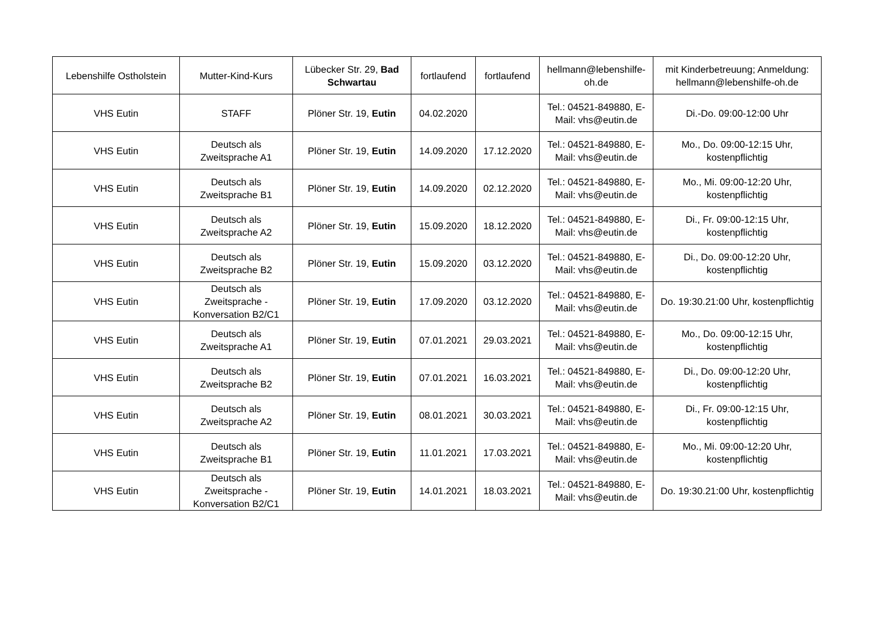| Lebenshilfe Ostholstein | Mutter-Kind-Kurs | Lübecker Str. 29, Bad Schwartau | fortlaufend | fortlaufend | hellmann@lebenshilfe-oh.de | mit Kinderbetreuung; Anmeldung: hellmann@lebenshilfe-oh.de |
| VHS Eutin | STAFF | Plöner Str. 19, Eutin | 04.02.2020 | | Tel.: 04521-849880, E-Mail: vhs@eutin.de | Di.-Do. 09:00-12:00 Uhr |
| VHS Eutin | Deutsch als Zweitsprache A1 | Plöner Str. 19, Eutin | 14.09.2020 | 17.12.2020 | Tel.: 04521-849880, E-Mail: vhs@eutin.de | Mo., Do. 09:00-12:15 Uhr, kostenpflichtig |
| VHS Eutin | Deutsch als Zweitsprache B1 | Plöner Str. 19, Eutin | 14.09.2020 | 02.12.2020 | Tel.: 04521-849880, E-Mail: vhs@eutin.de | Mo., Mi. 09:00-12:20 Uhr, kostenpflichtig |
| VHS Eutin | Deutsch als Zweitsprache A2 | Plöner Str. 19, Eutin | 15.09.2020 | 18.12.2020 | Tel.: 04521-849880, E-Mail: vhs@eutin.de | Di., Fr. 09:00-12:15 Uhr, kostenpflichtig |
| VHS Eutin | Deutsch als Zweitsprache B2 | Plöner Str. 19, Eutin | 15.09.2020 | 03.12.2020 | Tel.: 04521-849880, E-Mail: vhs@eutin.de | Di., Do. 09:00-12:20 Uhr, kostenpflichtig |
| VHS Eutin | Deutsch als Zweitsprache - Konversation B2/C1 | Plöner Str. 19, Eutin | 17.09.2020 | 03.12.2020 | Tel.: 04521-849880, E-Mail: vhs@eutin.de | Do. 19:30.21:00 Uhr, kostenpflichtig |
| VHS Eutin | Deutsch als Zweitsprache A1 | Plöner Str. 19, Eutin | 07.01.2021 | 29.03.2021 | Tel.: 04521-849880, E-Mail: vhs@eutin.de | Mo., Do. 09:00-12:15 Uhr, kostenpflichtig |
| VHS Eutin | Deutsch als Zweitsprache B2 | Plöner Str. 19, Eutin | 07.01.2021 | 16.03.2021 | Tel.: 04521-849880, E-Mail: vhs@eutin.de | Di., Do. 09:00-12:20 Uhr, kostenpflichtig |
| VHS Eutin | Deutsch als Zweitsprache A2 | Plöner Str. 19, Eutin | 08.01.2021 | 30.03.2021 | Tel.: 04521-849880, E-Mail: vhs@eutin.de | Di., Fr. 09:00-12:15 Uhr, kostenpflichtig |
| VHS Eutin | Deutsch als Zweitsprache B1 | Plöner Str. 19, Eutin | 11.01.2021 | 17.03.2021 | Tel.: 04521-849880, E-Mail: vhs@eutin.de | Mo., Mi. 09:00-12:20 Uhr, kostenpflichtig |
| VHS Eutin | Deutsch als Zweitsprache - Konversation B2/C1 | Plöner Str. 19, Eutin | 14.01.2021 | 18.03.2021 | Tel.: 04521-849880, E-Mail: vhs@eutin.de | Do. 19:30.21:00 Uhr, kostenpflichtig |